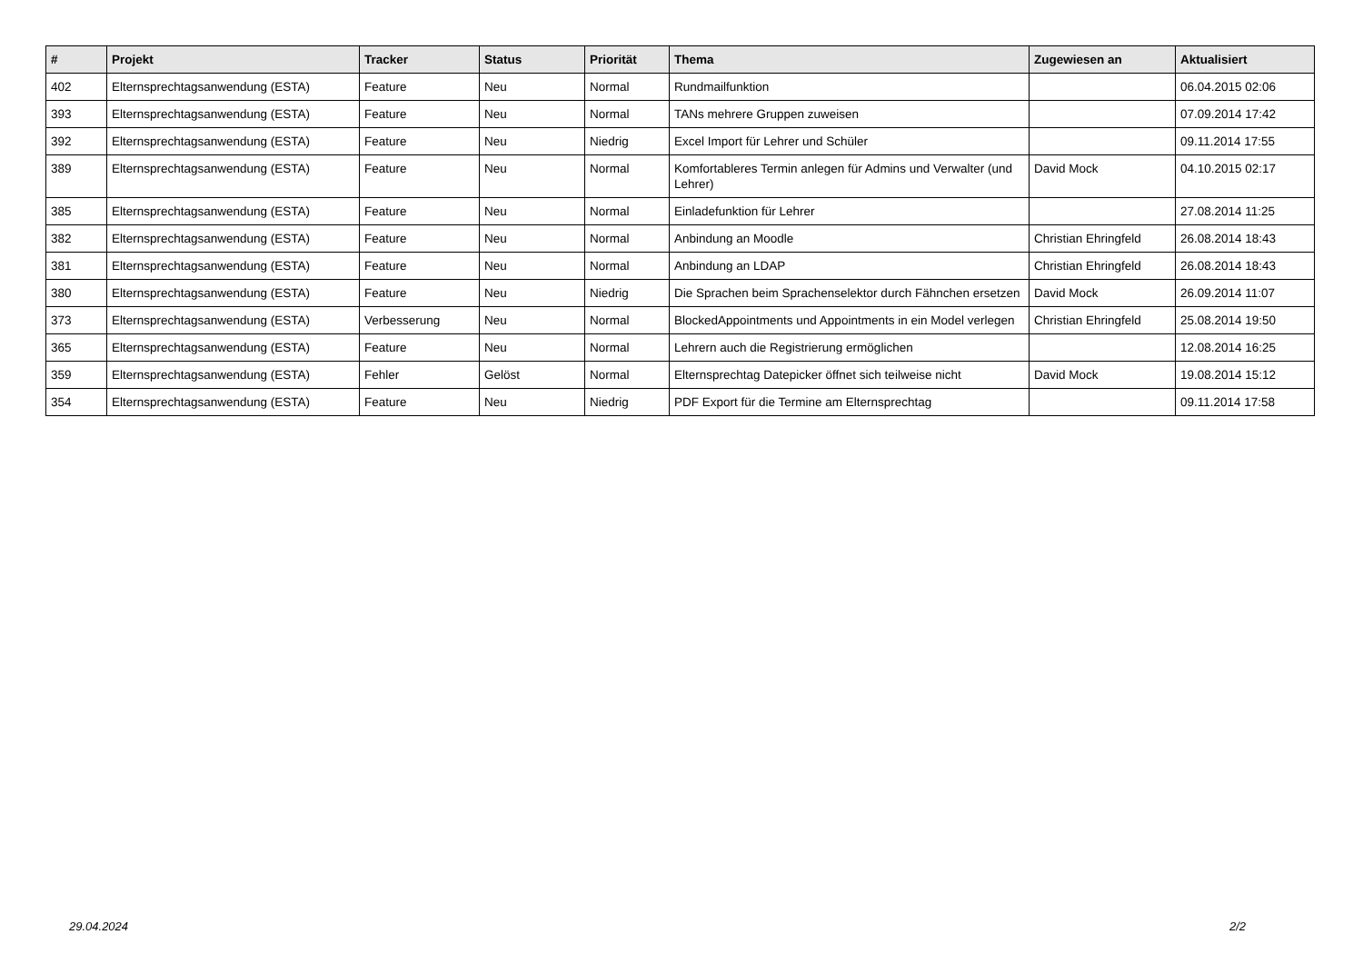| # | Projekt | Tracker | Status | Priorität | Thema | Zugewiesen an | Aktualisiert |
| --- | --- | --- | --- | --- | --- | --- | --- |
| 402 | Elternsprechtagsanwendung (ESTA) | Feature | Neu | Normal | Rundmailfunktion | | 06.04.2015 02:06 |
| 393 | Elternsprechtagsanwendung (ESTA) | Feature | Neu | Normal | TANs mehrere Gruppen zuweisen | | 07.09.2014 17:42 |
| 392 | Elternsprechtagsanwendung (ESTA) | Feature | Neu | Niedrig | Excel Import für Lehrer und Schüler | | 09.11.2014 17:55 |
| 389 | Elternsprechtagsanwendung (ESTA) | Feature | Neu | Normal | Komfortableres Termin anlegen für Admins und Verwalter (und Lehrer) | David Mock | 04.10.2015 02:17 |
| 385 | Elternsprechtagsanwendung (ESTA) | Feature | Neu | Normal | Einladefunktion für Lehrer | | 27.08.2014 11:25 |
| 382 | Elternsprechtagsanwendung (ESTA) | Feature | Neu | Normal | Anbindung an Moodle | Christian Ehringfeld | 26.08.2014 18:43 |
| 381 | Elternsprechtagsanwendung (ESTA) | Feature | Neu | Normal | Anbindung an LDAP | Christian Ehringfeld | 26.08.2014 18:43 |
| 380 | Elternsprechtagsanwendung (ESTA) | Feature | Neu | Niedrig | Die Sprachen beim Sprachenselektor durch Fähnchen ersetzen | David Mock | 26.09.2014 11:07 |
| 373 | Elternsprechtagsanwendung (ESTA) | Verbesserung | Neu | Normal | BlockedAppointments und Appointments in ein Model verlegen | Christian Ehringfeld | 25.08.2014 19:50 |
| 365 | Elternsprechtagsanwendung (ESTA) | Feature | Neu | Normal | Lehrern auch die Registrierung ermöglichen | | 12.08.2014 16:25 |
| 359 | Elternsprechtagsanwendung (ESTA) | Fehler | Gelöst | Normal | Elternsprechtag Datepicker öffnet sich teilweise nicht | David Mock | 19.08.2014 15:12 |
| 354 | Elternsprechtagsanwendung (ESTA) | Feature | Neu | Niedrig | PDF Export für die Termine am Elternsprechtag | | 09.11.2014 17:58 |
29.04.2024 2/2